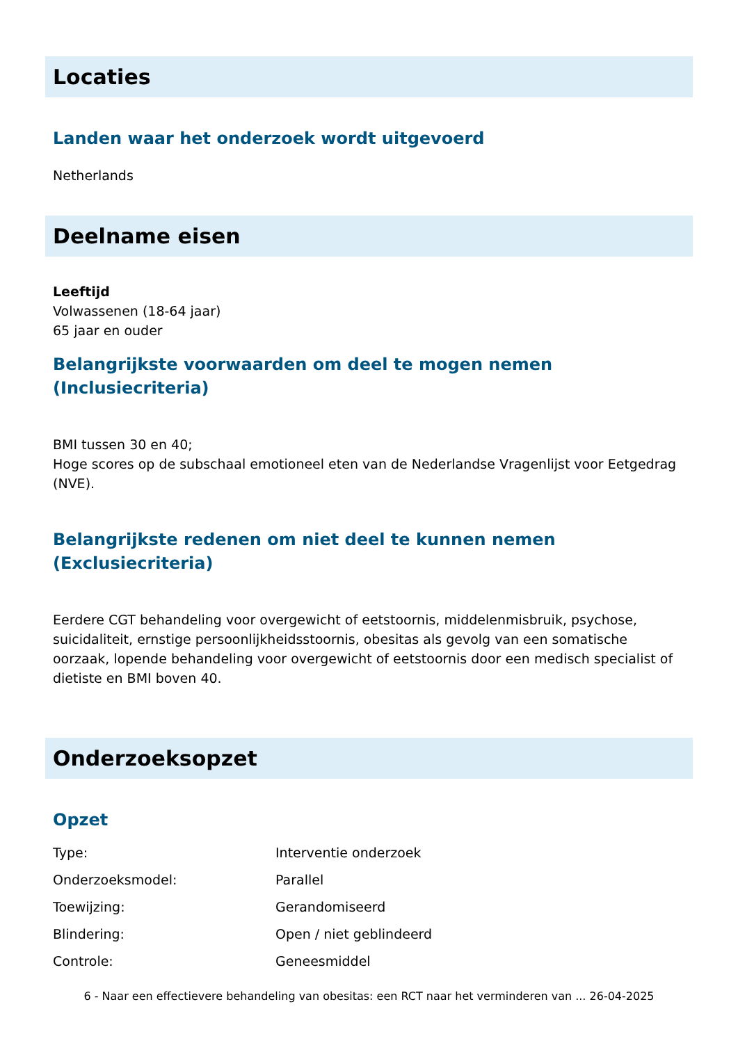Locaties
Landen waar het onderzoek wordt uitgevoerd
Netherlands
Deelname eisen
Leeftijd
Volwassenen (18-64 jaar)
65 jaar en ouder
Belangrijkste voorwaarden om deel te mogen nemen (Inclusiecriteria)
BMI tussen 30 en 40;
Hoge scores op de subschaal emotioneel eten van de Nederlandse Vragenlijst voor Eetgedrag (NVE).
Belangrijkste redenen om niet deel te kunnen nemen (Exclusiecriteria)
Eerdere CGT behandeling voor overgewicht of eetstoornis, middelenmisbruik, psychose, suicidaliteit, ernstige persoonlijkheidsstoornis, obesitas als gevolg van een somatische oorzaak, lopende behandeling voor overgewicht of eetstoornis door een medisch specialist of dietiste en BMI boven 40.
Onderzoeksopzet
Opzet
| Type: | Interventie onderzoek |
| Onderzoeksmodel: | Parallel |
| Toewijzing: | Gerandomiseerd |
| Blindering: | Open / niet geblindeerd |
| Controle: | Geneesmiddel |
6 - Naar een effectievere behandeling van obesitas: een RCT naar het verminderen van ... 26-04-2025